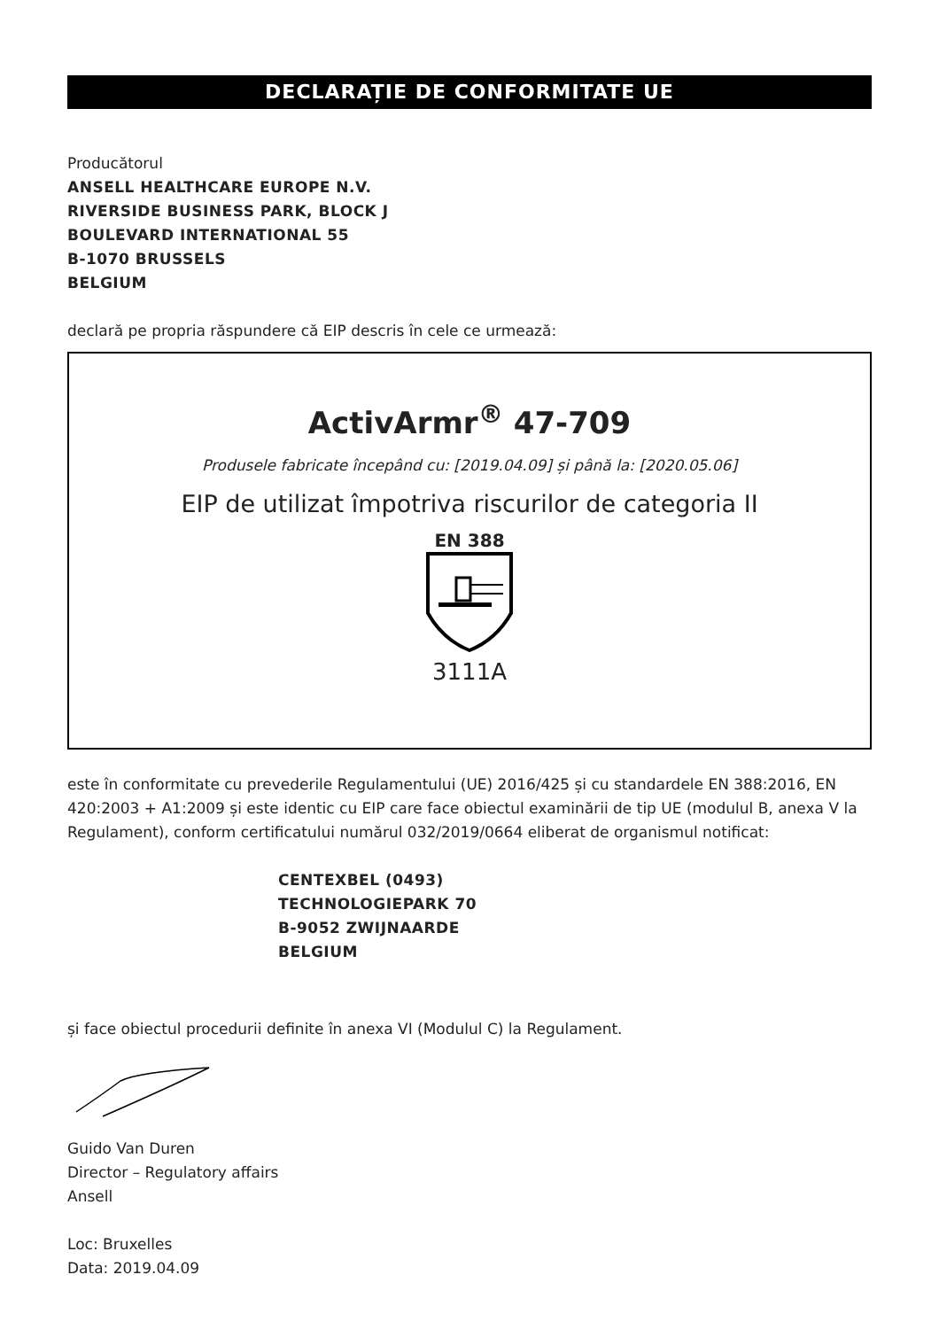DECLARAȚIE DE CONFORMITATE UE
Producătorul
ANSELL HEALTHCARE EUROPE N.V.
RIVERSIDE BUSINESS PARK, BLOCK J
BOULEVARD INTERNATIONAL 55
B-1070 BRUSSELS
BELGIUM
declară pe propria răspundere că EIP descris în cele ce urmează:
ActivArmr<sup>®</sup> 47-709
Produsele fabricate începând cu: [2019.04.09] și până la: [2020.05.06]
EIP de utilizat împotriva riscurilor de categoria II
EN 388
3111A
este în conformitate cu prevederile Regulamentului (UE) 2016/425 și cu standardele EN 388:2016, EN 420:2003 + A1:2009 și este identic cu EIP care face obiectul examinării de tip UE (modulul B, anexa V la Regulament), conform certificatului numărul 032/2019/0664 eliberat de organismul notificat:
CENTEXBEL (0493)
TECHNOLOGIEPARK 70
B-9052 ZWIJNAARDE
BELGIUM
și face obiectul procedurii definite în anexa VI (Modulul C) la Regulament.
Guido Van Duren
Director – Regulatory affairs
Ansell
Loc: Bruxelles
Data: 2019.04.09